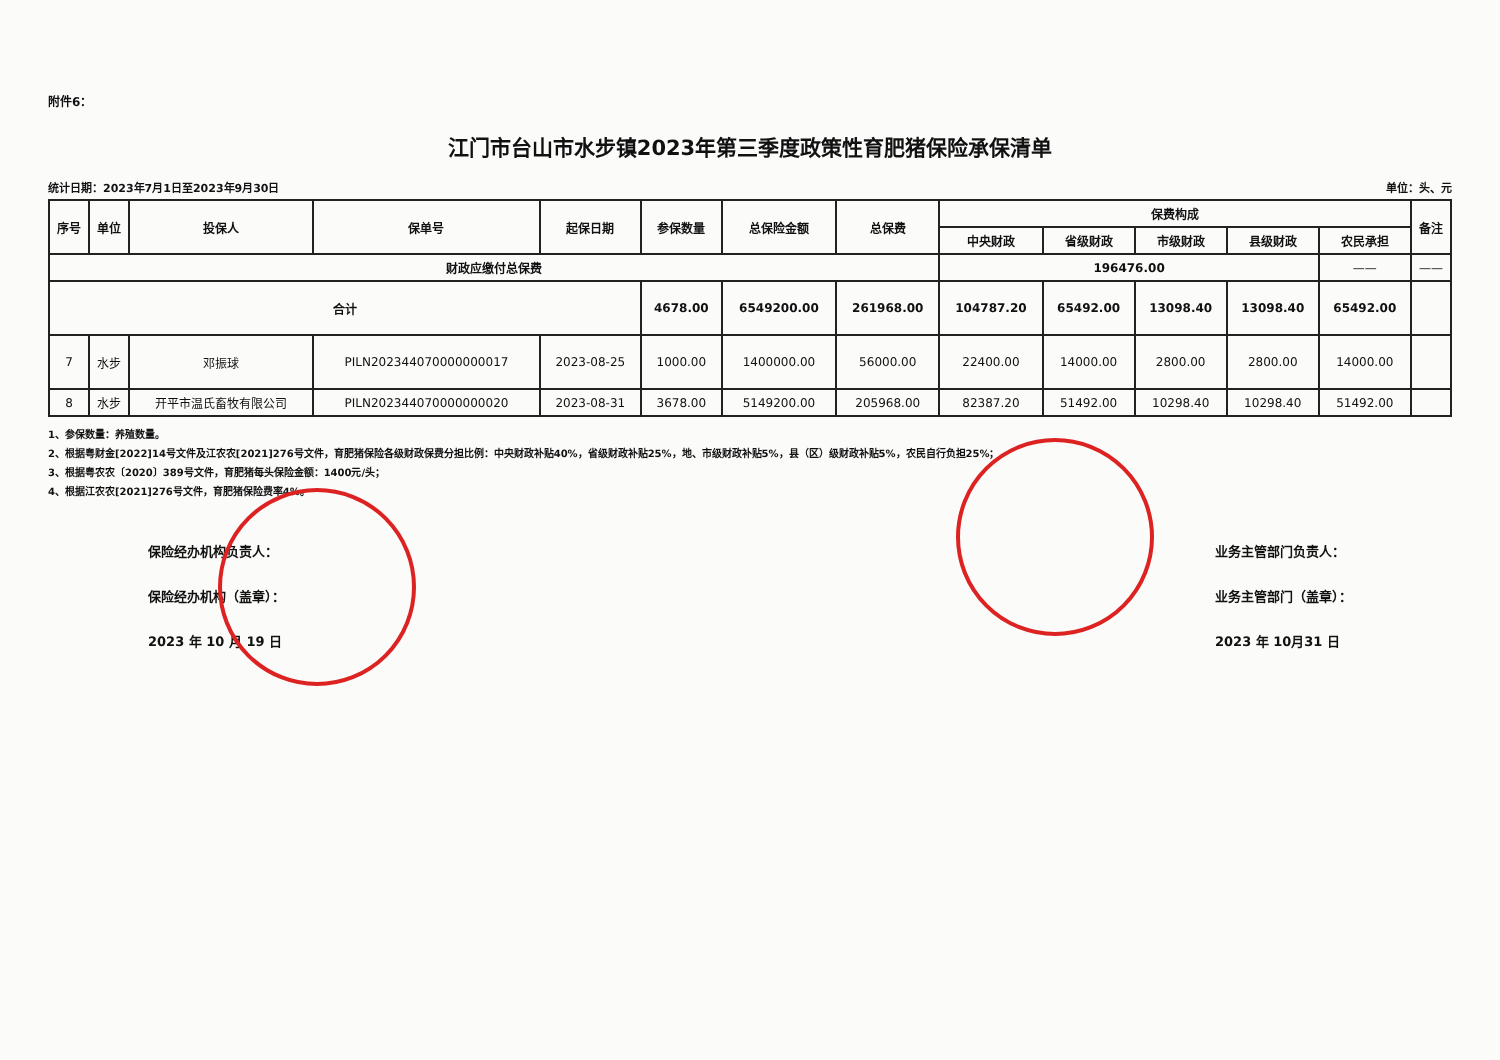附件6：
江门市台山市水步镇2023年第三季度政策性育肥猪保险承保清单
统计日期：2023年7月1日至2023年9月30日 单位：头、元
| 序号 | 单位 | 投保人 | 保单号 | 起保日期 | 参保数量 | 总保险金额 | 总保费 | 保费构成 | | | | | 备注 |
| --- | --- | --- | --- | --- | --- | --- | --- | --- | --- | --- | --- | --- | --- |
| | | | | | | | | 中央财政 | 省级财政 | 市级财政 | 县级财政 | 农民承担 | |
| 财政应缴付总保费 | | | | | | | | 196476.00 | | | | —— | —— |
| 合计 | | | | | 4678.00 | 6549200.00 | 261968.00 | 104787.20 | 65492.00 | 13098.40 | 13098.40 | 65492.00 | |
| 7 | 水步 | 邓振球 | PILN202344070000000017 | 2023-08-25 | 1000.00 | 1400000.00 | 56000.00 | 22400.00 | 14000.00 | 2800.00 | 2800.00 | 14000.00 | |
| 8 | 水步 | 开平市温氏畜牧有限公司 | PILN202344070000000020 | 2023-08-31 | 3678.00 | 5149200.00 | 205968.00 | 82387.20 | 51492.00 | 10298.40 | 10298.40 | 51492.00 | |
1、参保数量：养殖数量。
2、根据粤财金[2022]14号文件及江农农[2021]276号文件，育肥猪保险各级财政保费分担比例：中央财政补贴40%，省级财政补贴25%，地、市级财政补贴5%，县（区）级财政补贴5%，农民自行负担25%；
3、根据粤农农〔2020〕389号文件，育肥猪每头保险金额：1400元/头；
4、根据江农农[2021]276号文件，育肥猪保险费率4%。
保险经办机构负责人：
保险经办机构（盖章）：
2023 年 10 月 19 日
业务主管部门负责人：
业务主管部门（盖章）：
2023 年 10月31 日